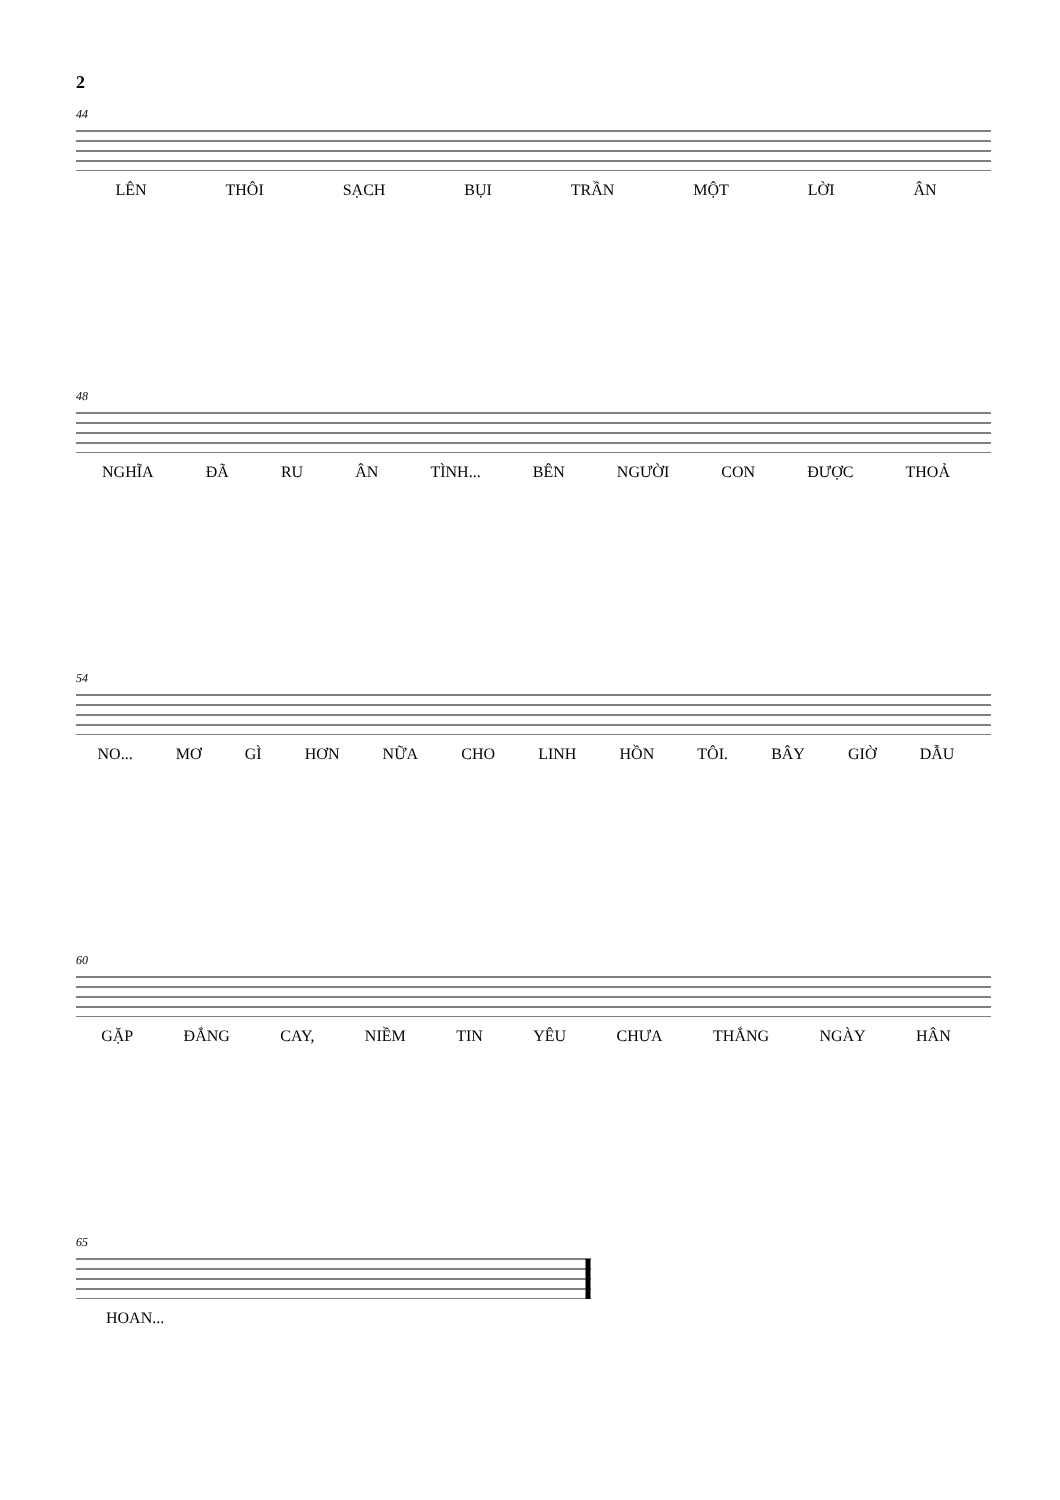2
44
LÊN THÔI SẠCH BỤI TRẦN MỘT LỜI ÂN
48
NGHĨA ĐÃ RU ÂN TÌNH... BÊN NGƯỜI CON ĐƯỢC THOẢ
54
NO... MƠ GÌ HƠN NỮA CHO LINH HỒN TÔI. BÂY GIỜ DẪU
60
GẶP ĐẮNG CAY, NIỀM TIN YÊU CHƯA THẮNG NGÀY HÂN
65
HOAN...